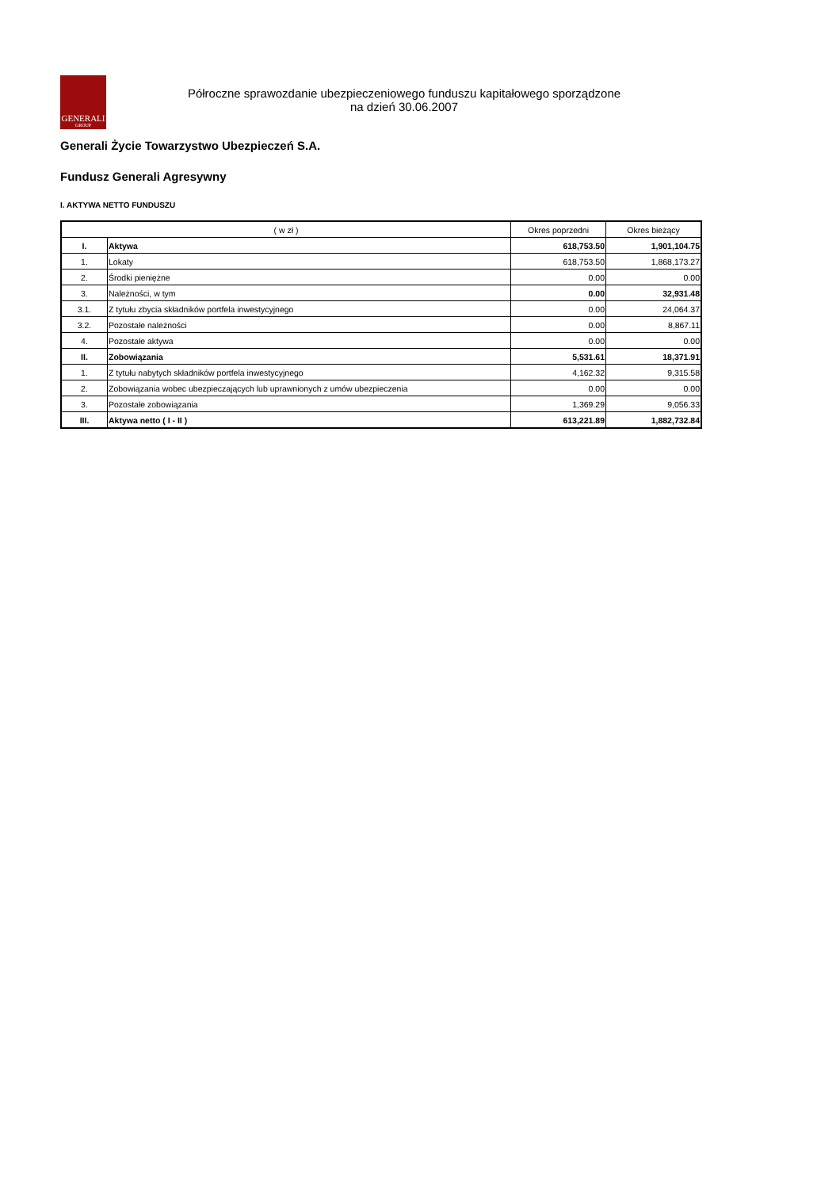GENERALI
GROUP
Półroczne sprawozdanie ubezpieczeniowego funduszu kapitałowego sporządzone
na dzień 30.06.2007
Generali Życie Towarzystwo Ubezpieczeń S.A.
Fundusz Generali Agresywny
I. AKTYWA NETTO FUNDUSZU
| ( w zł ) | | Okres poprzedni | Okres bieżący |
| --- | --- | --- | --- |
| I. | Aktywa | 618,753.50 | 1,901,104.75 |
| 1. | Lokaty | 618,753.50 | 1,868,173.27 |
| 2. | Środki pieniężne | 0.00 | 0.00 |
| 3. | Należności, w tym | 0.00 | 32,931.48 |
| 3.1. | Z tytułu zbycia składników portfela inwestycyjnego | 0.00 | 24,064.37 |
| 3.2. | Pozostałe należności | 0.00 | 8,867.11 |
| 4. | Pozostałe aktywa | 0.00 | 0.00 |
| II. | Zobowiązania | 5,531.61 | 18,371.91 |
| 1. | Z tytułu nabytych składników portfela inwestycyjnego | 4,162.32 | 9,315.58 |
| 2. | Zobowiązania wobec ubezpieczających lub uprawnionych z umów ubezpieczenia | 0.00 | 0.00 |
| 3. | Pozostałe zobowiązania | 1,369.29 | 9,056.33 |
| III. | Aktywa netto ( I - II ) | 613,221.89 | 1,882,732.84 |